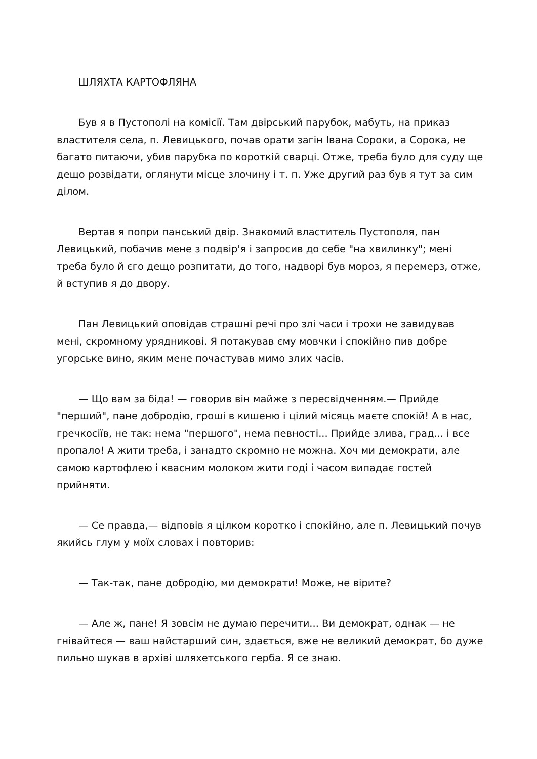ШЛЯХТА КАРТОФЛЯНА
Був я в Пустополі на комісії. Там двірський парубок, мабуть, на приказ властителя села, п. Левицького, почав орати загін Івана Сороки, а Сорока, не багато питаючи, убив парубка по короткій сварці. Отже, треба було для суду ще дещо розвідати, оглянути місце злочину і т. п. Уже другий раз був я тут за сим ділом.
Вертав я попри панський двір. Знакомий властитель Пустополя, пан Левицький, побачив мене з подвір'я і запросив до себе "на хвилинку"; мені треба було й єго дещо розпитати, до того, надворі був мороз, я перемерз, отже, й вступив я до двору.
Пан Левицький оповідав страшні речі про злі часи і трохи не завидував мені, скромному урядникові. Я потакував єму мовчки і спокійно пив добре угорське вино, яким мене почастував мимо злих часів.
— Що вам за біда! — говорив він майже з пересвідченням.— Прийде "перший", пане добродію, гроші в кишеню і цілий місяць маєте спокій! А в нас, гречкосіїв, не так: нема "першого", нема певності... Прийде злива, град... і все пропало! А жити треба, і занадто скромно не можна. Хоч ми демократи, але самою картофлею і квасним молоком жити годі і часом випадає гостей прийняти.
— Се правда,— відповів я цілком коротко і спокійно, але п. Левицький почув якийсь глум у моїх словах і повторив:
— Так-так, пане добродію, ми демократи! Може, не вірите?
— Але ж, пане! Я зовсім не думаю перечити... Ви демократ, однак — не гнівайтеся — ваш найстарший син, здається, вже не великий демократ, бо дуже пильно шукав в архіві шляхетського герба. Я се знаю.